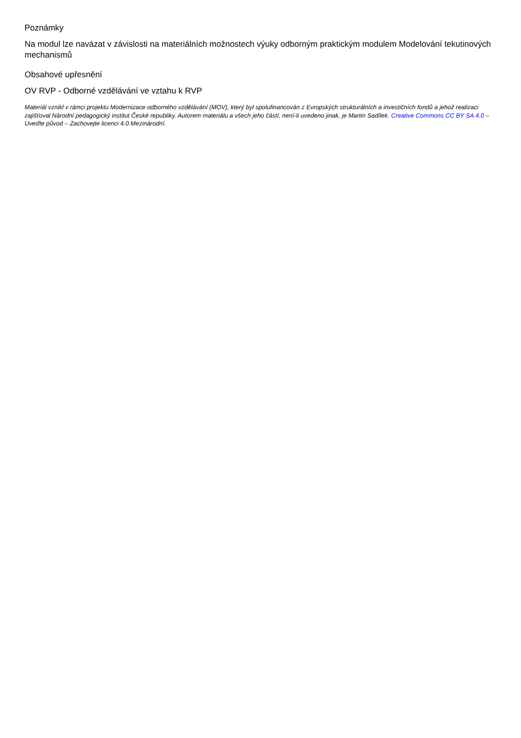Poznámky
Na modul lze navázat v závislosti na materiálních možnostech výuky odborným praktickým modulem Modelování tekutinových mechanismů
Obsahové upřesnění
OV RVP - Odborné vzdělávání ve vztahu k RVP
Materiál vznikl v rámci projektu Modernizace odborného vzdělávání (MOV), který byl spolufinancován z Evropských strukturálních a investičních fondů a jehož realizaci zajišťoval Národní pedagogický institut České republiky. Autorem materiálu a všech jeho částí, není-li uvedeno jinak, je Martin Sadílek. Creative Commons CC BY SA 4.0 – Uveďte původ – Zachovejte licenci 4.0 Mezinárodní.